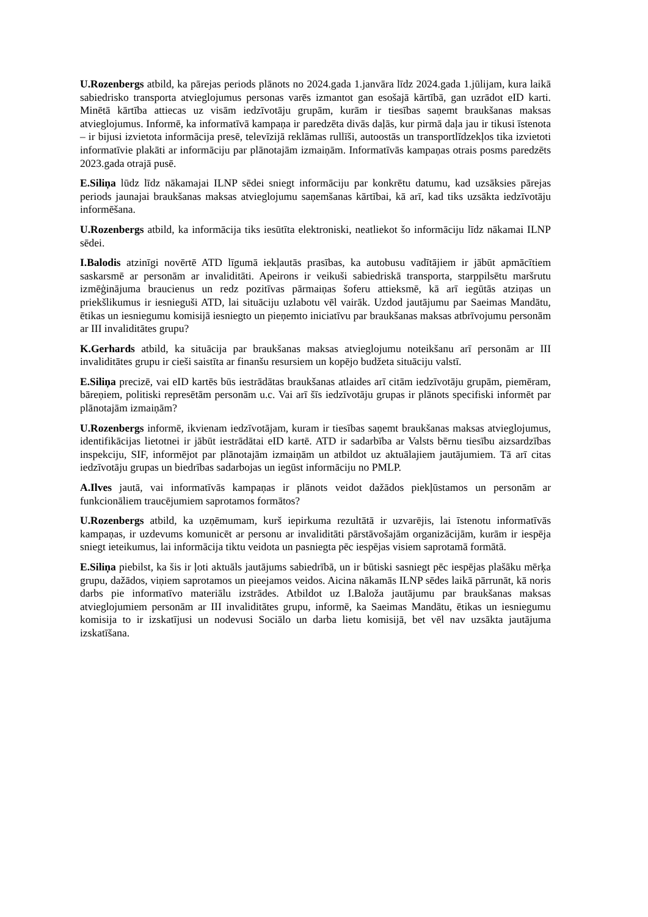U.Rozenbergs atbild, ka pārejas periods plānots no 2024.gada 1.janvāra līdz 2024.gada 1.jūlijam, kura laikā sabiedrisko transporta atvieglojumus personas varēs izmantot gan esošajā kārtībā, gan uzrādot eID karti. Minētā kārtība attiecas uz visām iedzīvotāju grupām, kurām ir tiesības saņemt braukšanas maksas atvieglojumus. Informē, ka informatīvā kampaņa ir paredzēta divās daļās, kur pirmā daļa jau ir tikusi īstenota – ir bijusi izvietota informācija presē, televīzijā reklāmas rullīši, autoostās un transportlīdzekļos tika izvietoti informatīvie plakāti ar informāciju par plānotajām izmaiņām. Informatīvās kampaņas otrais posms paredzēts 2023.gada otrajā pusē.
E.Siliņa lūdz līdz nākamajai ILNP sēdei sniegt informāciju par konkrētu datumu, kad uzsāksies pārejas periods jaunajai braukšanas maksas atvieglojumu saņemšanas kārtībai, kā arī, kad tiks uzsākta iedzīvotāju informēšana.
U.Rozenbergs atbild, ka informācija tiks iesūtīta elektroniski, neatliekot šo informāciju līdz nākamai ILNP sēdei.
I.Balodis atzinīgi novērtē ATD līgumā iekļautās prasības, ka autobusu vadītājiem ir jābūt apmācītiem saskarsmē ar personām ar invaliditāti. Apeirons ir veikuši sabiedriskā transporta, starppilsētu maršrutu izmēģinājuma braucienus un redz pozitīvas pārmaiņas šoferu attieksmē, kā arī iegūtās atziņas un priekšlikumus ir iesnieguši ATD, lai situāciju uzlabotu vēl vairāk. Uzdod jautājumu par Saeimas Mandātu, ētikas un iesniegumu komisijā iesniegto un pieņemto iniciatīvu par braukšanas maksas atbrīvojumu personām ar III invaliditātes grupu?
K.Gerhards atbild, ka situācija par braukšanas maksas atvieglojumu noteikšanu arī personām ar III invaliditātes grupu ir cieši saistīta ar finanšu resursiem un kopējo budžeta situāciju valstī.
E.Siliņa precizē, vai eID kartēs būs iestrādātas braukšanas atlaides arī citām iedzīvotāju grupām, piemēram, bāreņiem, politiski represētām personām u.c. Vai arī šīs iedzīvotāju grupas ir plānots specifiski informēt par plānotajām izmaiņām?
U.Rozenbergs informē, ikvienam iedzīvotājam, kuram ir tiesības saņemt braukšanas maksas atvieglojumus, identifikācijas lietotnei ir jābūt iestrādātai eID kartē. ATD ir sadarbība ar Valsts bērnu tiesību aizsardzības inspekciju, SIF, informējot par plānotajām izmaiņām un atbildot uz aktuālajiem jautājumiem. Tā arī citas iedzīvotāju grupas un biedrības sadarbojas un iegūst informāciju no PMLP.
A.Ilves jautā, vai informatīvās kampaņas ir plānots veidot dažādos piekļūstamos un personām ar funkcionāliem traucējumiem saprotamos formātos?
U.Rozenbergs atbild, ka uzņēmumam, kurš iepirkuma rezultātā ir uzvarējis, lai īstenotu informatīvās kampaņas, ir uzdevums komunicēt ar personu ar invaliditāti pārstāvošajām organizācijām, kurām ir iespēja sniegt ieteikumus, lai informācija tiktu veidota un pasniegta pēc iespējas visiem saprotamā formātā.
E.Siliņa piebilst, ka šis ir ļoti aktuāls jautājums sabiedrībā, un ir būtiski sasniegt pēc iespējas plašāku mērķa grupu, dažādos, viņiem saprotamos un pieejamos veidos. Aicina nākamās ILNP sēdes laikā pārrunāt, kā noris darbs pie informatīvo materiālu izstrādes. Atbildot uz I.Baloža jautājumu par braukšanas maksas atvieglojumiem personām ar III invaliditātes grupu, informē, ka Saeimas Mandātu, ētikas un iesniegumu komisija to ir izskatījusi un nodevusi Sociālo un darba lietu komisijā, bet vēl nav uzsākta jautājuma izskatīšana.